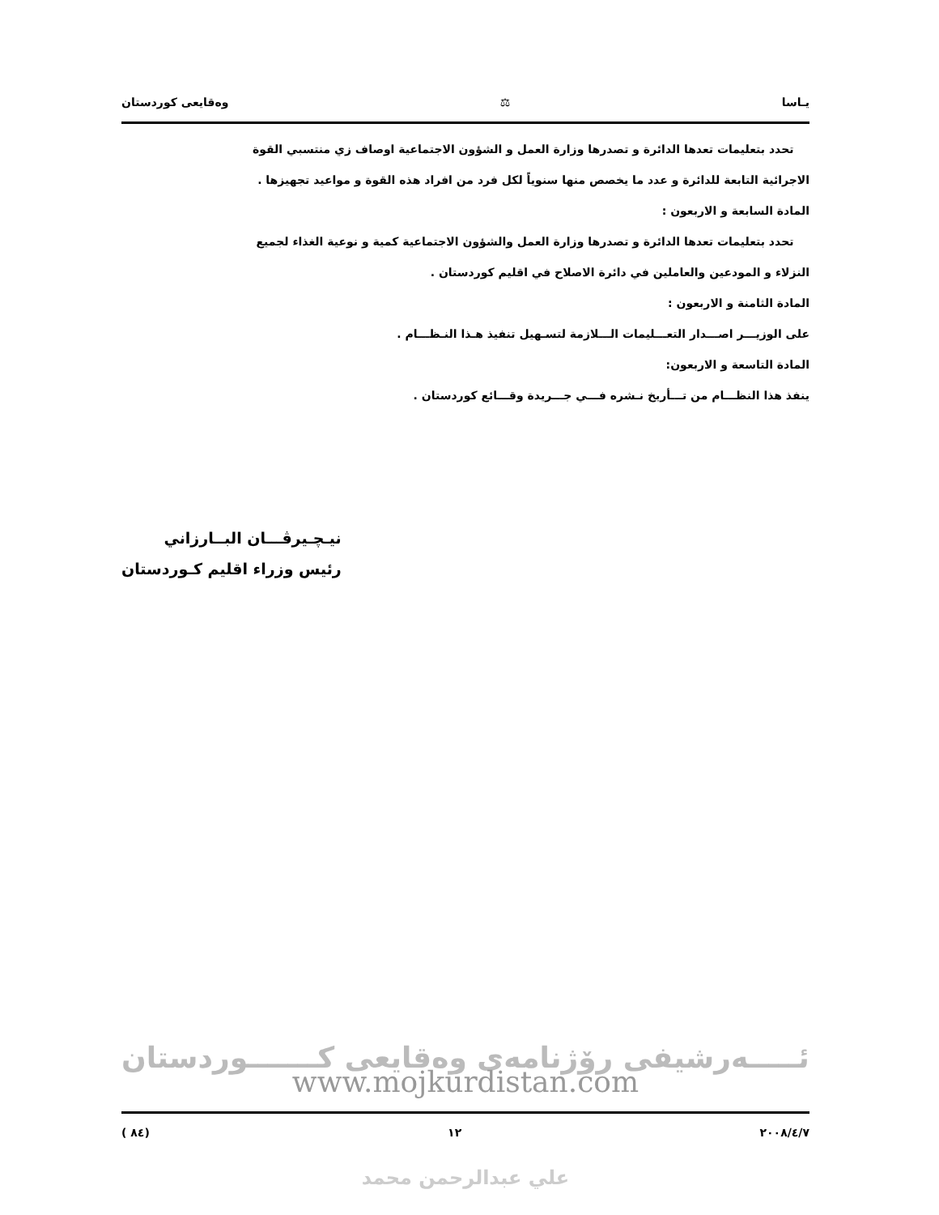يـاسا ⚖ وەقایعی کوردستان
تحدد بتعليمات تعدها الدائرة و تصدرها وزارة العمل و الشؤون الاجتماعية اوصاف زي منتسبي القوة
الاجرائية التابعة للدائرة و عدد ما يخصص منها سنوياً لكل فرد من افراد هذه القوة و مواعيد تجهيزها .
المادة السابعة و الاربعون :
تحدد بتعليمات تعدها الدائرة و تصدرها وزارة العمل والشؤون الاجتماعية كمية و نوعية الغذاء لجميع
النزلاء و المودعين والعاملين في دائرة الاصلاح في اقليم كوردستان .
المادة الثامنة و الاربعون :
على الوزيـــر اصـــدار التعـــليمات الـــلازمة لتسـهيل تنفيذ هـذا النـظـــام .
المادة التاسعة و الاربعون:
ينفذ هذا النظـــام من تـــأريخ نـشره فـــي جـــريدة وقـــائع كوردستان .
نيـچـيرڤـــان البــارزاني
رئيس وزراء اقليم كـوردستان
ئـــــەرشیفی رۆژنامەی وەقایعی کـــــــوردستان
www.mojkurdistan.com
( ٨٤) ١٢ ٢٠٠٨/٤/٧
علي عبدالرحمن محمد